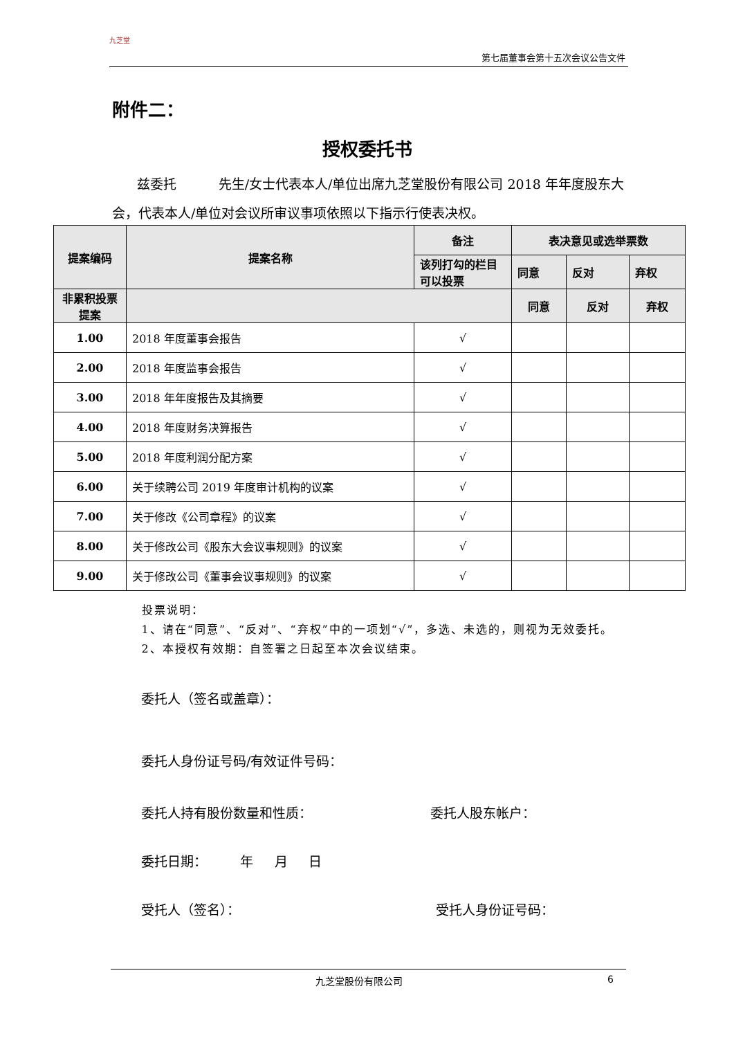九芝堂
第七届董事会第十五次会议公告文件
附件二：
授权委托书
兹委托 先生/女士代表本人/单位出席九芝堂股份有限公司 2018 年年度股东大会，代表本人/单位对会议所审议事项依照以下指示行使表决权。
| 提案编码 | 提案名称 | 备注 | 表决意见或选举票数 | | |
| --- | --- | --- | --- | --- | --- |
| | | 该列打勾的栏目可以投票 | 同意 | 反对 | 弃权 |
| 非累积投票提案 | | | 同意 | 反对 | 弃权 |
| 1.00 | 2018 年度董事会报告 | √ | | | |
| 2.00 | 2018 年度监事会报告 | √ | | | |
| 3.00 | 2018 年年度报告及其摘要 | √ | | | |
| 4.00 | 2018 年度财务决算报告 | √ | | | |
| 5.00 | 2018 年度利润分配方案 | √ | | | |
| 6.00 | 关于续聘公司 2019 年度审计机构的议案 | √ | | | |
| 7.00 | 关于修改《公司章程》的议案 | √ | | | |
| 8.00 | 关于修改公司《股东大会议事规则》的议案 | √ | | | |
| 9.00 | 关于修改公司《董事会议事规则》的议案 | √ | | | |
投票说明：
1、请在“同意”、“反对”、“弃权”中的一项划“√”，多选、未选的，则视为无效委托。
2、本授权有效期：自签署之日起至本次会议结束。
委托人（签名或盖章）：
委托人身份证号码/有效证件号码：
委托人持有股份数量和性质： 委托人股东帐户：
委托日期： 年 月 日
受托人（签名）： 受托人身份证号码：
九芝堂股份有限公司 6